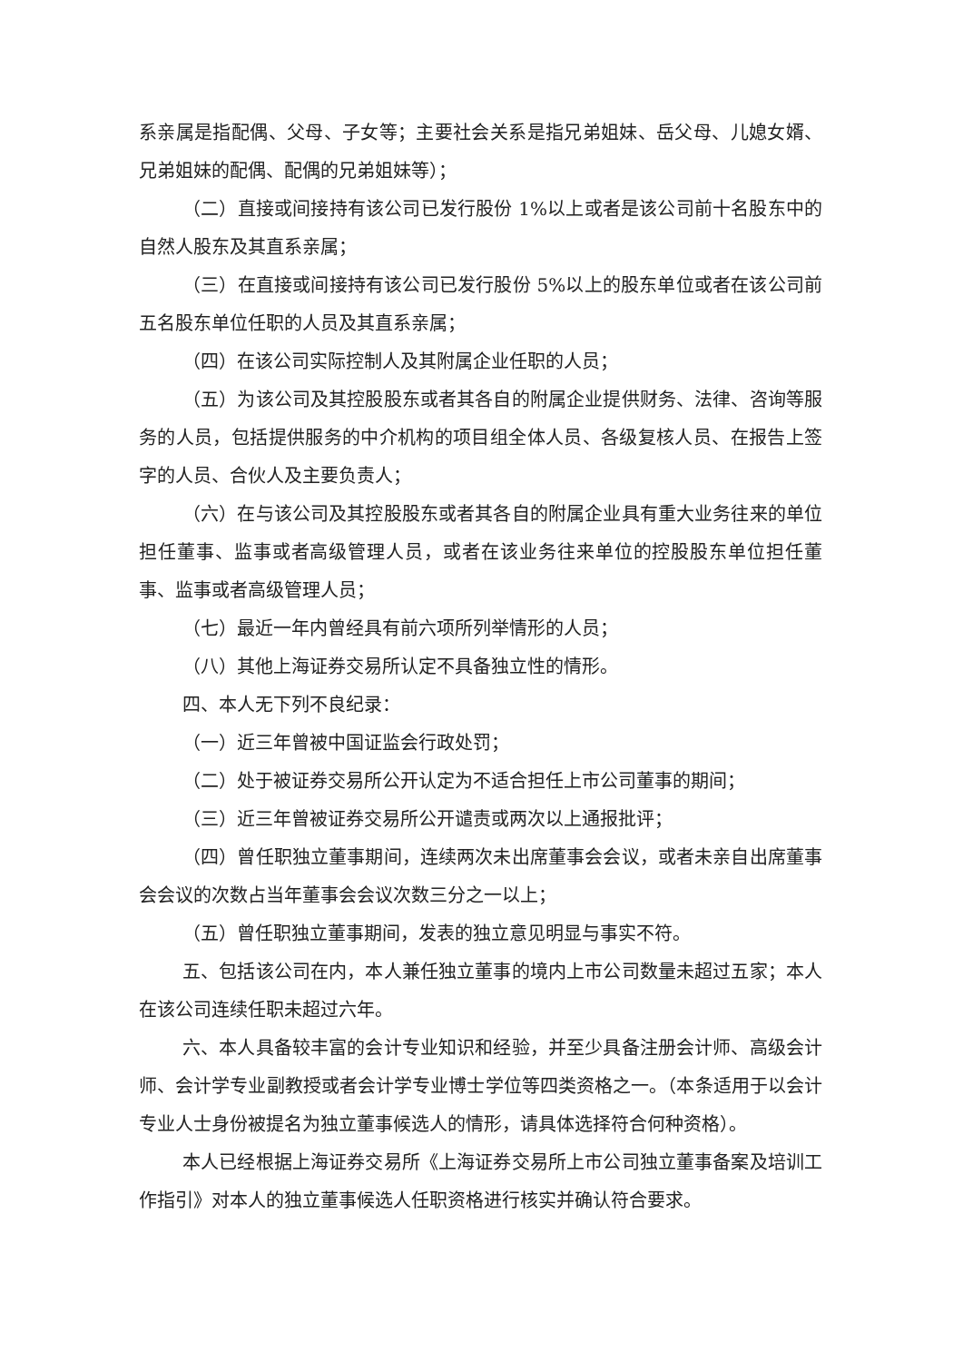系亲属是指配偶、父母、子女等；主要社会关系是指兄弟姐妹、岳父母、儿媳女婿、兄弟姐妹的配偶、配偶的兄弟姐妹等）；
（二）直接或间接持有该公司已发行股份 1%以上或者是该公司前十名股东中的自然人股东及其直系亲属；
（三）在直接或间接持有该公司已发行股份 5%以上的股东单位或者在该公司前五名股东单位任职的人员及其直系亲属；
（四）在该公司实际控制人及其附属企业任职的人员；
（五）为该公司及其控股股东或者其各自的附属企业提供财务、法律、咨询等服务的人员，包括提供服务的中介机构的项目组全体人员、各级复核人员、在报告上签字的人员、合伙人及主要负责人；
（六）在与该公司及其控股股东或者其各自的附属企业具有重大业务往来的单位担任董事、监事或者高级管理人员，或者在该业务往来单位的控股股东单位担任董事、监事或者高级管理人员；
（七）最近一年内曾经具有前六项所列举情形的人员；
（八）其他上海证券交易所认定不具备独立性的情形。
四、本人无下列不良纪录：
（一）近三年曾被中国证监会行政处罚；
（二）处于被证券交易所公开认定为不适合担任上市公司董事的期间；
（三）近三年曾被证券交易所公开谴责或两次以上通报批评；
（四）曾任职独立董事期间，连续两次未出席董事会会议，或者未亲自出席董事会会议的次数占当年董事会会议次数三分之一以上；
（五）曾任职独立董事期间，发表的独立意见明显与事实不符。
五、包括该公司在内，本人兼任独立董事的境内上市公司数量未超过五家；本人在该公司连续任职未超过六年。
六、本人具备较丰富的会计专业知识和经验，并至少具备注册会计师、高级会计师、会计学专业副教授或者会计学专业博士学位等四类资格之一。（本条适用于以会计专业人士身份被提名为独立董事候选人的情形，请具体选择符合何种资格）。
本人已经根据上海证券交易所《上海证券交易所上市公司独立董事备案及培训工作指引》对本人的独立董事候选人任职资格进行核实并确认符合要求。